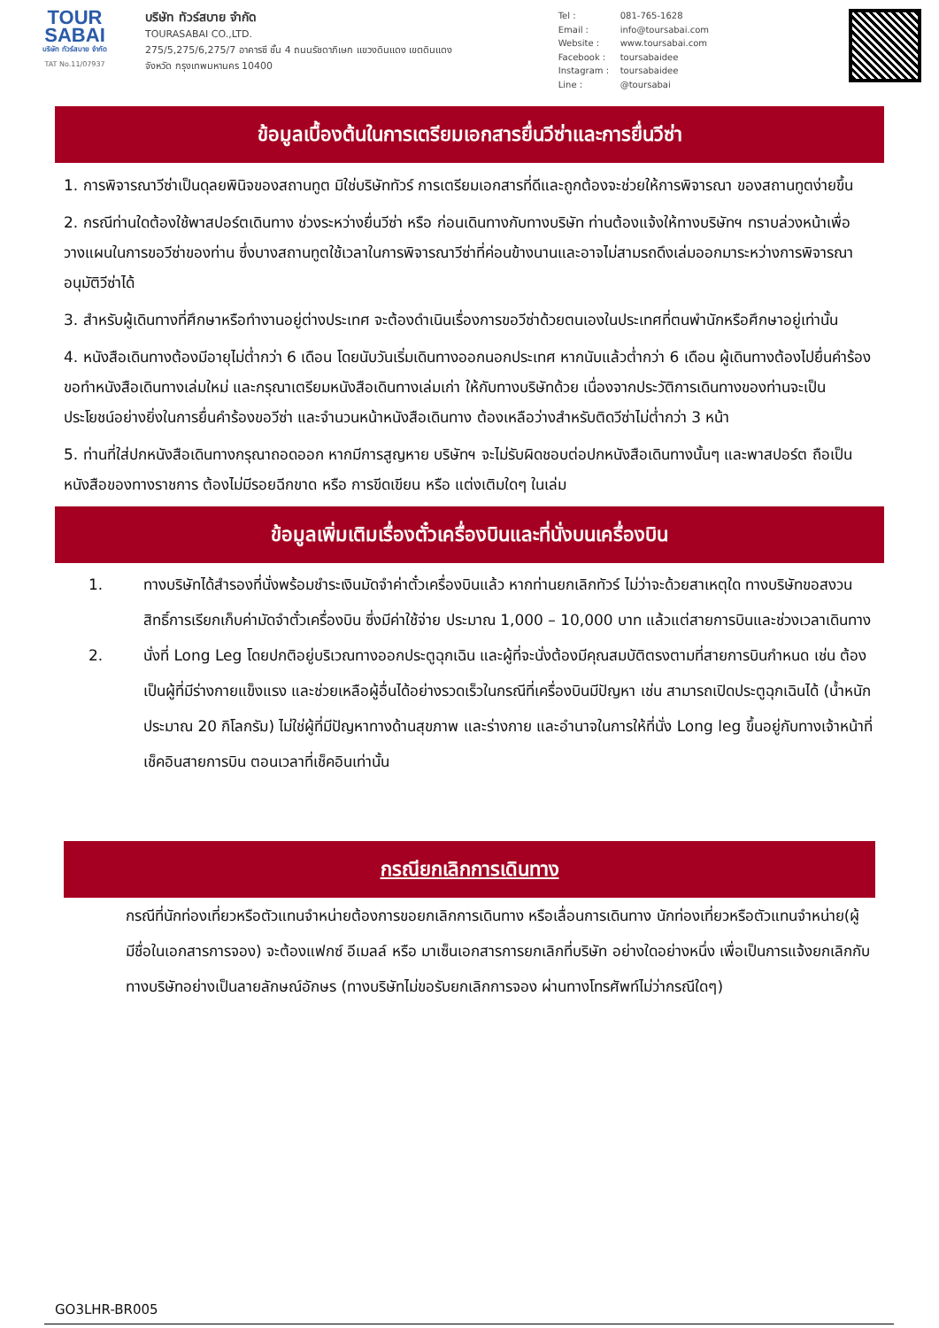TOUR
SABAI
บริษัท ทัวร์สบาย จำกัด
TAT No.11/07937
บริษัท ทัวร์สบาย จำกัด
TOURASABAI CO.,LTD.
275/5,275/6,275/7 อาคารซี ชั้น 4 ถนนรัชดาภิเษก แขวงดินแดง เขตดินแดง
จังหวัด กรุงเทพมหานคร 10400
Tel : 081-765-1628
Email : info@toursabai.com
Website : www.toursabai.com
Facebook : toursabaidee
Instagram : toursabaidee
Line : @toursabai
ข้อมูลเบื้องต้นในการเตรียมเอกสารยื่นวีซ่าและการยื่นวีซ่า
1. การพิจารณาวีซ่าเป็นดุลยพินิจของสถานทูต มิใช่บริษัททัวร์ การเตรียมเอกสารที่ดีและถูกต้องจะช่วยให้การพิจารณา ของสถานทูตง่ายขึ้น
2. กรณีท่านใดต้องใช้พาสปอร์ตเดินทาง ช่วงระหว่างยื่นวีซ่า หรือ ก่อนเดินทางกับทางบริษัท ท่านต้องแจ้งให้ทางบริษัทฯ ทราบล่วงหน้าเพื่อวางแผนในการขอวีซ่าของท่าน ซึ่งบางสถานทูตใช้เวลาในการพิจารณาวีซ่าที่ค่อนข้างนานและอาจไม่สามรถดึงเล่มออกมาระหว่างการพิจารณาอนุมัติวีซ่าได้
3. สำหรับผู้เดินทางที่ศึกษาหรือทำงานอยู่ต่างประเทศ จะต้องดำเนินเรื่องการขอวีซ่าด้วยตนเองในประเทศที่ตนพำนักหรือศึกษาอยู่เท่านั้น
4. หนังสือเดินทางต้องมีอายุไม่ต่ำกว่า 6 เดือน โดยนับวันเริ่มเดินทางออกนอกประเทศ หากนับแล้วต่ำกว่า 6 เดือน ผู้เดินทางต้องไปยื่นคำร้องขอทำหนังสือเดินทางเล่มใหม่ และกรุณาเตรียมหนังสือเดินทางเล่มเก่า ให้กับทางบริษัทด้วย เนื่องจากประวัติการเดินทางของท่านจะเป็นประโยชน์อย่างยิ่งในการยื่นคำร้องขอวีซ่า และจำนวนหน้าหนังสือเดินทาง ต้องเหลือว่างสำหรับติดวีซ่าไม่ต่ำกว่า 3 หน้า
5. ท่านที่ใส่ปกหนังสือเดินทางกรุณาถอดออก หากมีการสูญหาย บริษัทฯ จะไม่รับผิดชอบต่อปกหนังสือเดินทางนั้นๆ และพาสปอร์ต ถือเป็นหนังสือของทางราชการ ต้องไม่มีรอยฉีกขาด หรือ การขีดเขียน หรือ แต่งเติมใดๆ ในเล่ม
ข้อมูลเพิ่มเติมเรื่องตั๋วเครื่องบินและที่นั่งบนเครื่องบิน
1. ทางบริษัทได้สำรองที่นั่งพร้อมชำระเงินมัดจำค่าตั๋วเครื่องบินแล้ว หากท่านยกเลิกทัวร์ ไม่ว่าจะด้วยสาเหตุใด ทางบริษัทขอสงวนสิทธิ์การเรียกเก็บค่ามัดจำตั๋วเครื่องบิน ซึ่งมีค่าใช้จ่าย ประมาณ 1,000 – 10,000 บาท แล้วแต่สายการบินและช่วงเวลาเดินทาง
2. นั่งที่ Long Leg โดยปกติอยู่บริเวณทางออกประตูฉุกเฉิน และผู้ที่จะนั่งต้องมีคุณสมบัติตรงตามที่สายการบินกำหนด เช่น ต้องเป็นผู้ที่มีร่างกายแข็งแรง และช่วยเหลือผู้อื่นได้อย่างรวดเร็วในกรณีที่เครื่องบินมีปัญหา เช่น สามารถเปิดประตูฉุกเฉินได้ (น้ำหนักประมาณ 20 กิโลกรัม) ไม่ใช่ผู้ที่มีปัญหาทางด้านสุขภาพ และร่างกาย และอำนาจในการให้ที่นั่ง Long leg ขึ้นอยู่กับทางเจ้าหน้าที่เช็คอินสายการบิน ตอนเวลาที่เช็คอินเท่านั้น
กรณียกเลิกการเดินทาง
กรณีที่นักท่องเที่ยวหรือตัวแทนจำหน่ายต้องการขอยกเลิกการเดินทาง หรือเลื่อนการเดินทาง นักท่องเที่ยวหรือตัวแทนจำหน่าย(ผู้มีชื่อในเอกสารการจอง) จะต้องแฟกซ์ อีเมลล์ หรือ มาเซ็นเอกสารการยกเลิกที่บริษัท อย่างใดอย่างหนึ่ง เพื่อเป็นการแจ้งยกเลิกกับทางบริษัทอย่างเป็นลายลักษณ์อักษร (ทางบริษัทไม่ขอรับยกเลิกการจอง ผ่านทางโทรศัพท์ไม่ว่ากรณีใดๆ)
GO3LHR-BR005